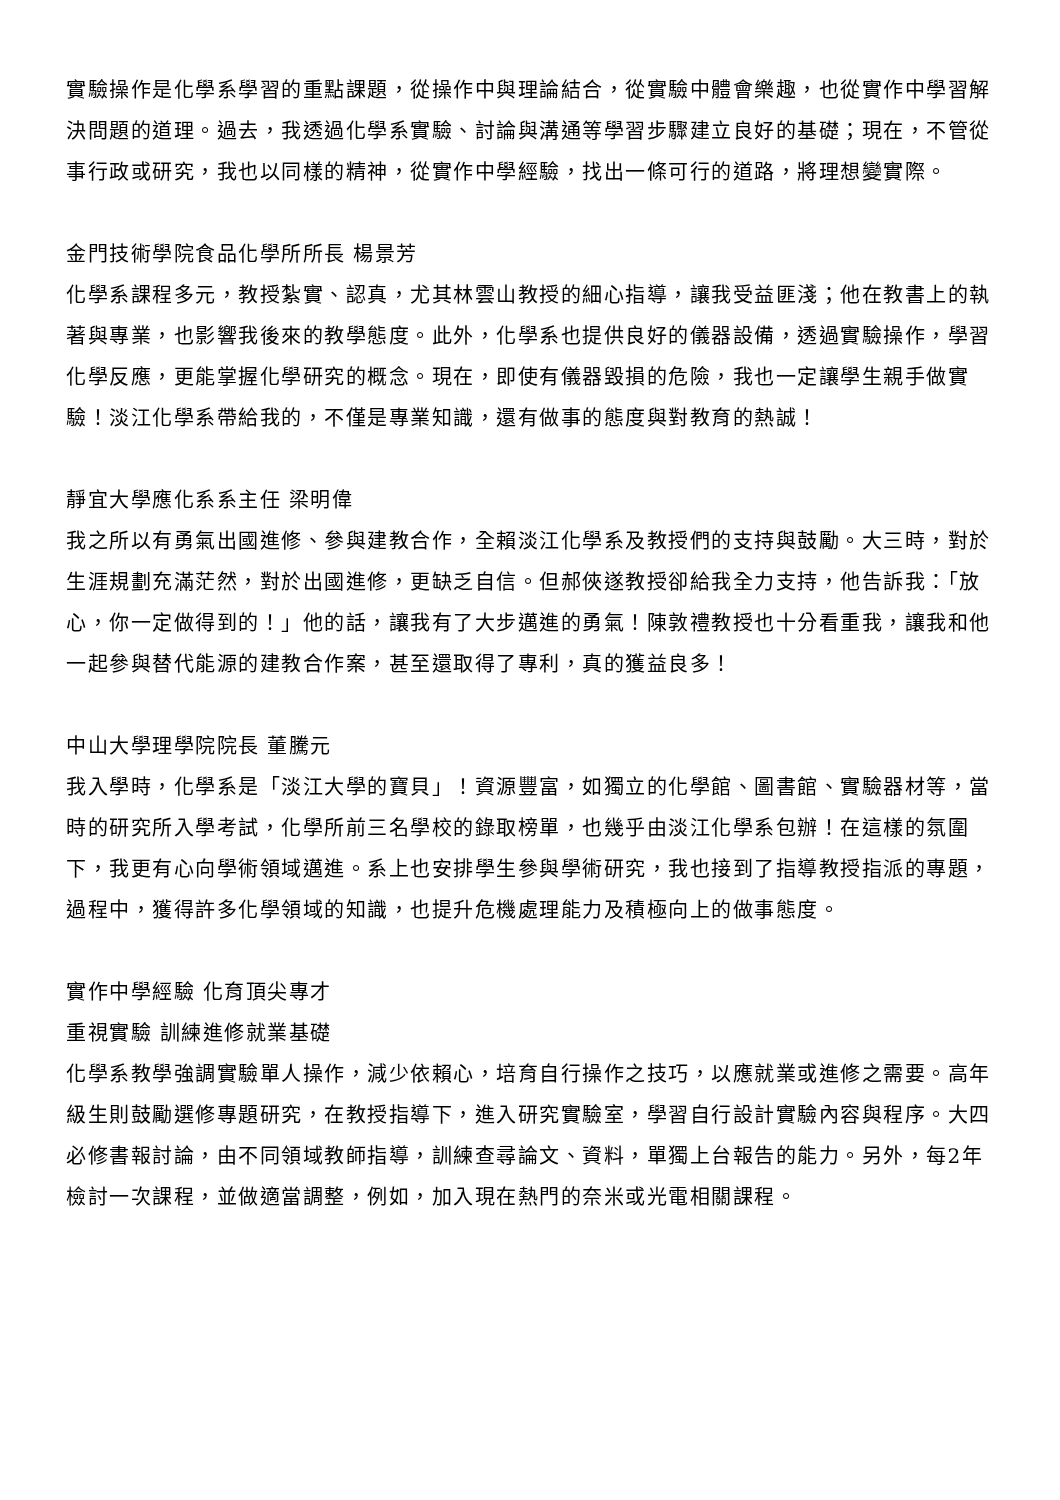實驗操作是化學系學習的重點課題，從操作中與理論結合，從實驗中體會樂趣，也從實作中學習解決問題的道理。過去，我透過化學系實驗、討論與溝通等學習步驟建立良好的基礎；現在，不管從事行政或研究，我也以同樣的精神，從實作中學經驗，找出一條可行的道路，將理想變實際。
金門技術學院食品化學所所長 楊景芳
化學系課程多元，教授紮實、認真，尤其林雲山教授的細心指導，讓我受益匪淺；他在教書上的執著與專業，也影響我後來的教學態度。此外，化學系也提供良好的儀器設備，透過實驗操作，學習化學反應，更能掌握化學研究的概念。現在，即使有儀器毀損的危險，我也一定讓學生親手做實驗！淡江化學系帶給我的，不僅是專業知識，還有做事的態度與對教育的熱誠！
靜宜大學應化系系主任 梁明偉
我之所以有勇氣出國進修、參與建教合作，全賴淡江化學系及教授們的支持與鼓勵。大三時，對於生涯規劃充滿茫然，對於出國進修，更缺乏自信。但郝俠遂教授卻給我全力支持，他告訴我：「放心，你一定做得到的！」他的話，讓我有了大步邁進的勇氣！陳敦禮教授也十分看重我，讓我和他一起參與替代能源的建教合作案，甚至還取得了專利，真的獲益良多！
中山大學理學院院長 董騰元
我入學時，化學系是「淡江大學的寶貝」！資源豐富，如獨立的化學館、圖書館、實驗器材等，當時的研究所入學考試，化學所前三名學校的錄取榜單，也幾乎由淡江化學系包辦！在這樣的氛圍下，我更有心向學術領域邁進。系上也安排學生參與學術研究，我也接到了指導教授指派的專題，過程中，獲得許多化學領域的知識，也提升危機處理能力及積極向上的做事態度。
實作中學經驗 化育頂尖專才
重視實驗 訓練進修就業基礎
化學系教學強調實驗單人操作，減少依賴心，培育自行操作之技巧，以應就業或進修之需要。高年級生則鼓勵選修專題研究，在教授指導下，進入研究實驗室，學習自行設計實驗內容與程序。大四必修書報討論，由不同領域教師指導，訓練查尋論文、資料，單獨上台報告的能力。另外，每2年檢討一次課程，並做適當調整，例如，加入現在熱門的奈米或光電相關課程。